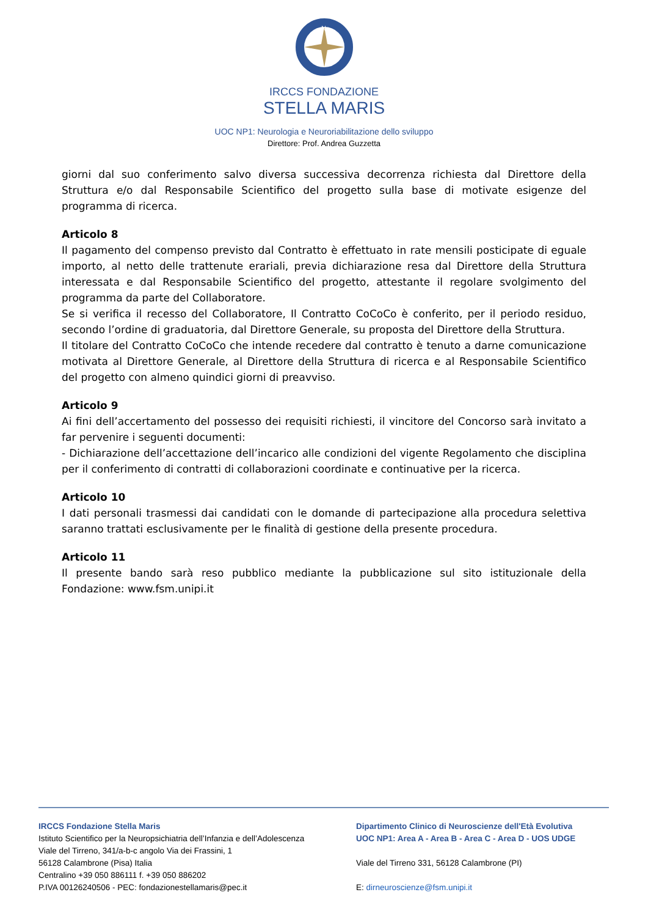N
IRCCS FONDAZIONE
STELLA MARIS
UOC NP1: Neurologia e Neuroriabilitazione dello sviluppo
Direttore: Prof. Andrea Guzzetta
giorni dal suo conferimento salvo diversa successiva decorrenza richiesta dal Direttore della Struttura e/o dal Responsabile Scientifico del progetto sulla base di motivate esigenze del programma di ricerca.
Articolo 8
Il pagamento del compenso previsto dal Contratto è effettuato in rate mensili posticipate di eguale importo, al netto delle trattenute erariali, previa dichiarazione resa dal Direttore della Struttura interessata e dal Responsabile Scientifico del progetto, attestante il regolare svolgimento del programma da parte del Collaboratore.
Se si verifica il recesso del Collaboratore, Il Contratto CoCoCo è conferito, per il periodo residuo, secondo l’ordine di graduatoria, dal Direttore Generale, su proposta del Direttore della Struttura.
Il titolare del Contratto CoCoCo che intende recedere dal contratto è tenuto a darne comunicazione motivata al Direttore Generale, al Direttore della Struttura di ricerca e al Responsabile Scientifico del progetto con almeno quindici giorni di preavviso.
Articolo 9
Ai fini dell’accertamento del possesso dei requisiti richiesti, il vincitore del Concorso sarà invitato a far pervenire i seguenti documenti:
- Dichiarazione dell’accettazione dell’incarico alle condizioni del vigente Regolamento che disciplina per il conferimento di contratti di collaborazioni coordinate e continuative per la ricerca.
Articolo 10
I dati personali trasmessi dai candidati con le domande di partecipazione alla procedura selettiva saranno trattati esclusivamente per le finalità di gestione della presente procedura.
Articolo 11
Il presente bando sarà reso pubblico mediante la pubblicazione sul sito istituzionale della Fondazione: www.fsm.unipi.it
IRCCS Fondazione Stella Maris
Istituto Scientifico per la Neuropsichiatria dell’Infanzia e dell’Adolescenza
Viale del Tirreno, 341/a-b-c angolo Via dei Frassini, 1
56128 Calambrone (Pisa) Italia
Centralino +39 050 886111 f. +39 050 886202
P.IVA 00126240506 - PEC: fondazionestellamaris@pec.it
Dipartimento Clinico di Neuroscienze dell'Età Evolutiva
UOC NP1: Area A - Area B - Area C - Area D - UOS UDGE
Viale del Tirreno 331, 56128 Calambrone (PI)
E: dirneuroscienze@fsm.unipi.it